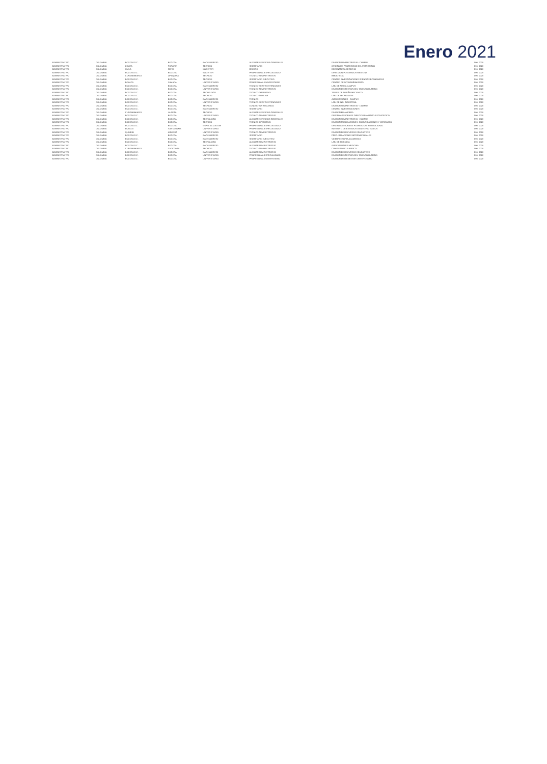Enero 2021
| ADMINISTRATIVO | COLOMBIA | BOGOTA D.C. | BOGOTA | BACHILLERATO | AUXILIAR SERVICIOS GENERALES | DIVISION ADMINISTRATIVA - CAMPUS | Dec. 2020 |
| ADMINISTRATIVO | COLOMBIA | CAUCA | POPAYAN | TECNICO | SECRETARIO | OFICINA DE PROTECCION DEL PATRIMONIO | Dec. 2020 |
| ADMINISTRATIVO | COLOMBIA | HUILA | NEIVA | MAGISTER | DECANO | DECANATURA DERECHO | Dec. 2020 |
| ADMINISTRATIVO | COLOMBIA | BOGOTA D.C. | BOGOTA | MAGISTER | PROFESIONAL ESPECIALIZADO | DIRECCION POSGRADOS MEDICINA | Dec. 2020 |
| ADMINISTRATIVO | COLOMBIA | CUNDINAMARCA | ZIPAQUIRA | TECNICO | TECNICO ADMINISTRATIVO | BIBLIOTECA | Dec. 2020 |
| ADMINISTRATIVO | COLOMBIA | BOGOTA D.C. | BOGOTA | TECNICO | SECRETARIO EJECUTIVO | CENTRO INVESTIGACIONES CIENCIAS ECONOMICAS | Dec. 2020 |
| ADMINISTRATIVO | COLOMBIA | BOYACA | SAMACA | UNIVERSITARIO | PROFESIONAL UNIVERSITARIO | CENTRO DE ACOMPAÑAMIENTO | Dec. 2020 |
| ADMINISTRATIVO | COLOMBIA | BOGOTA D.C. | BOGOTA | BACHILLERATO | TECNICO SERV ASISTENCIALES | LAB. DE FISICA CAMPUS | Dec. 2020 |
| ADMINISTRATIVO | COLOMBIA | BOGOTA D.C. | BOGOTA | UNIVERSITARIO | TECNICO ADMINISTRATIVO | DIVISION DE GESTION DEL TALENTO HUMANO | Dec. 2020 |
| ADMINISTRATIVO | COLOMBIA | BOGOTA D.C. | BOGOTA | TECNOLOGO | TECNICO OPERATIVO | TALLER DE DISEÑO MECANICO | Dec. 2020 |
| ADMINISTRATIVO | COLOMBIA | BOGOTA D.C. | BOGOTA | TECNICO | TECNICO AUXILIAR | LAB. DE TECNOLOGIA | Dec. 2020 |
| ADMINISTRATIVO | COLOMBIA | BOGOTA D.C. | BOGOTA | BACHILLERATO | TECNICO | AUDIOVISUALES - CAMPUS | Dec. 2020 |
| ADMINISTRATIVO | COLOMBIA | BOGOTA D.C. | BOGOTA | UNIVERSITARIO | TECNICO SERV ASISTENCIALES | LAB. DE ING. INDUSTRIAL | Dec. 2020 |
| ADMINISTRATIVO | COLOMBIA | BOGOTA D.C. | BOGOTA | TECNICO | CONDUCTOR MECANICO | DIVISION ADMINISTRATIVA - CAMPUS | Dec. 2020 |
| ADMINISTRATIVO | COLOMBIA | BOGOTA D.C. | BOGOTA | BACHILLERATO | SECRETARIO | CENTRO INVESTIGACIONES | Dec. 2020 |
| ADMINISTRATIVO | COLOMBIA | CUNDINAMARCA | LA PEÑA | TECNICO | AUXILIAR SERVICIOS GENERALES | DIVISION FINANCIERA | Dec. 2020 |
| ADMINISTRATIVO | COLOMBIA | BOGOTA D.C. | BOGOTA | UNIVERSITARIO | TECNICO ADMINISTRATIVO | OFICINA ASESORA DE DIRECCIONAMIENTO ESTRATEGICO | Dec. 2020 |
| ADMINISTRATIVO | COLOMBIA | BOGOTA D.C. | BOGOTA | TECNOLOGO | AUXILIAR SERVICIOS GENERALES | DIVISION ADMINISTRATIVA - CAMPUS | Dec. 2020 |
| ADMINISTRATIVO | COLOMBIA | BOGOTA D.C. | BOGOTA | TECNICO | TECNICO OPERATIVO | DIVISION PUBLICACIONES, COMUNICACIONES Y MERCADEO | Dec. 2020 |
| ADMINISTRATIVO | COLOMBIA | BOGOTA D.C. | BOGOTA | ESPECIALIZACION | PROFESIONAL ESPECIALIZADO | OFICINA ASESORA DE PLANEACION INSTITUCIONAL | Dec. 2020 |
| ADMINISTRATIVO | COLOMBIA | BOYACA | SANTA SOFIA | UNIVERSITARIO | PROFESIONAL ESPECIALIZADO | INSTITUTO DE ESTUDIOS GEOESTRATEGICOS | Dec. 2020 |
| ADMINISTRATIVO | COLOMBIA | QUINDIO | ARMENIA | UNIVERSITARIO | TECNICO ADMINISTRATIVO | DIVISION DE RECURSOS EDUCATIVOS | Dec. 2020 |
| ADMINISTRATIVO | COLOMBIA | BOGOTA D.C. | BOGOTA | BACHILLERATO | SECRETARIO | PREG. RELACIONES INTERNACIONALES | Dec. 2020 |
| ADMINISTRATIVO | COLOMBIA | BOGOTA D.C. | BOGOTA | BACHILLERATO | SECRETARIO EJECUTIVO | VICERRECTORIA ACADEMICA | Dec. 2020 |
| ADMINISTRATIVO | COLOMBIA | BOGOTA D.C. | BOGOTA | TECNOLOGO | AUXILIAR ADMINISTRATIVO | LAB. DE BIOLOGIA | Dec. 2020 |
| ADMINISTRATIVO | COLOMBIA | BOGOTA D.C. | BOGOTA | BACHILLERATO | AUXILIAR ADMINISTRATIVO | AUDIOVISUALES MEDICINA | Dec. 2020 |
| ADMINISTRATIVO | COLOMBIA | CUNDINAMARCA | CHOCONTA | TECNICO | TECNICO ADMINISTRATIVO | CONSULTORIO JURIDICO | Dec. 2020 |
| ADMINISTRATIVO | COLOMBIA | BOGOTA D.C. | BOGOTA | BACHILLERATO | AUXILIAR ADMINISTRATIVO | DIVISION DE RECURSOS EDUCATIVOS | Dec. 2020 |
| ADMINISTRATIVO | COLOMBIA | BOGOTA D.C. | BOGOTA | UNIVERSITARIO | PROFESIONAL ESPECIALIZADO | DIVISION DE GESTION DEL TALENTO HUMANO | Dec. 2020 |
| ADMINISTRATIVO | COLOMBIA | BOGOTA D.C. | BOGOTA | UNIVERSITARIO | PROFESIONAL UNIVERSITARIO | DIVISION DE BIENESTAR UNIVERSITARIO | Dec. 2020 |